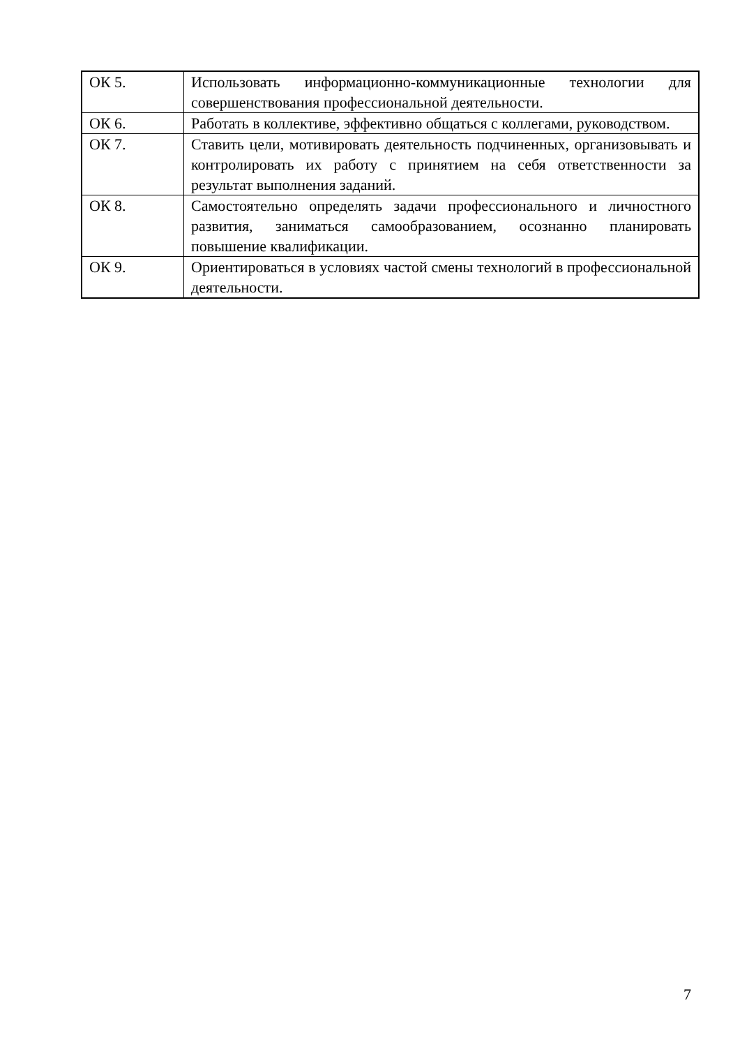| ОК 5. | Использовать информационно-коммуникационные технологии для совершенствования профессиональной деятельности. |
| ОК 6. | Работать в коллективе, эффективно общаться с коллегами, руководством. |
| ОК 7. | Ставить цели, мотивировать деятельность подчиненных, организовывать и контролировать их работу с принятием на себя ответственности за результат выполнения заданий. |
| ОК 8. | Самостоятельно определять задачи профессионального и личностного развития, заниматься самообразованием, осознанно планировать повышение квалификации. |
| ОК 9. | Ориентироваться в условиях частой смены технологий в профессиональной деятельности. |
7